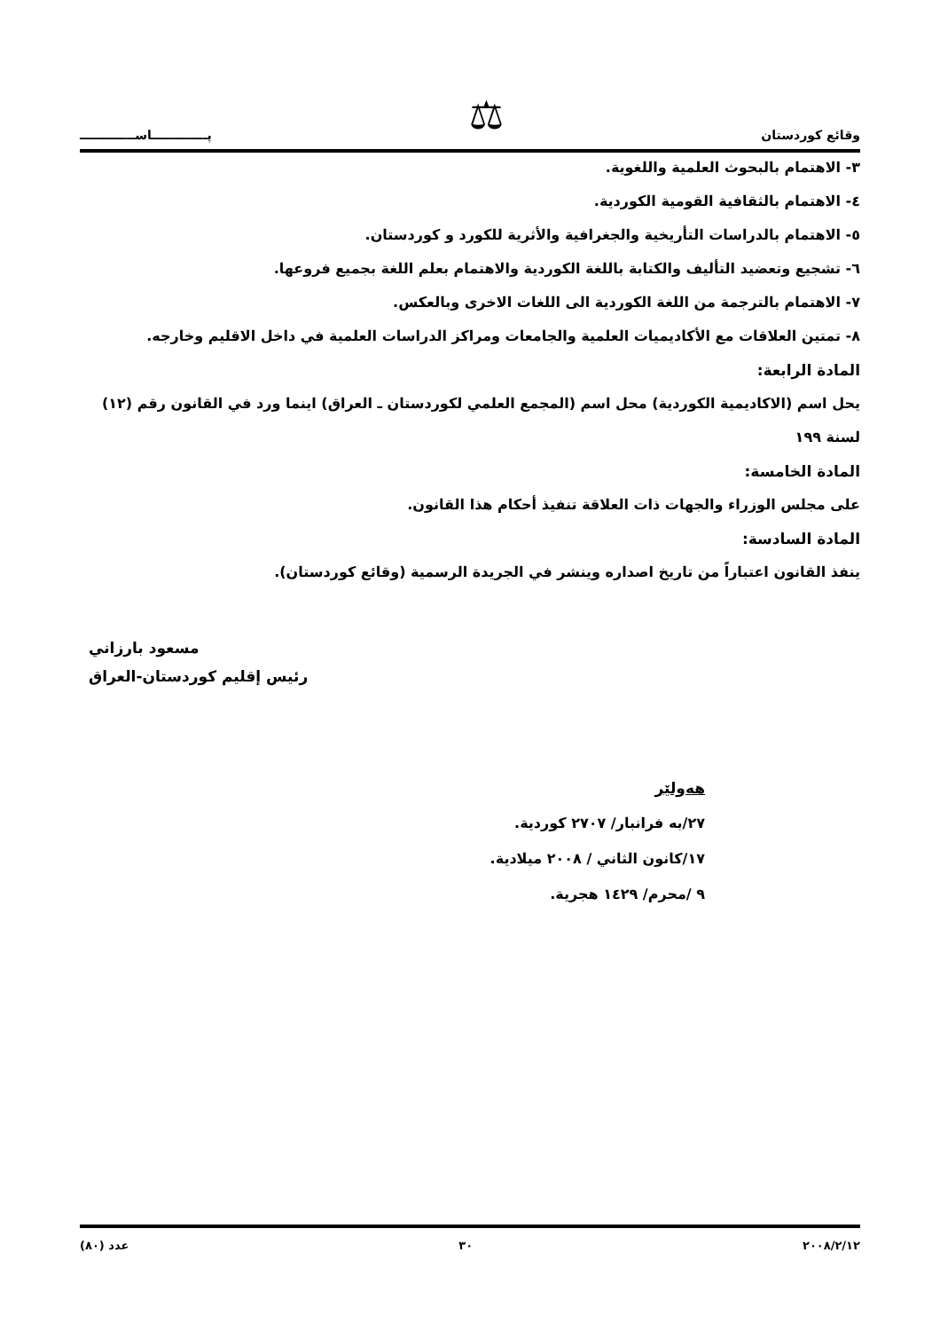وقائع كوردستان ⚖ پـــــــــــــاســـــــــــــ
٣- الاهتمام بالبحوث العلمية واللغوية.
٤- الاهتمام بالثقافية القومية الكوردية.
٥- الاهتمام بالدراسات التأريخية والجغرافية والأثرية للكورد و كوردستان.
٦- تشجيع وتعضيد التأليف والكتابة باللغة الكوردية والاهتمام بعلم اللغة بجميع فروعها.
٧- الاهتمام بالترجمة من اللغة الكوردية الى اللغات الاخرى وبالعكس.
٨- تمتين العلاقات مع الأكاديميات العلمية والجامعات ومراكز الدراسات العلمية في داخل الاقليم وخارجه.
المادة الرابعة:
يحل اسم (الاكاديمية الكوردية) محل اسم (المجمع العلمي لكوردستان ـ العراق) اينما ورد في القانون رقم (١٢) لسنة ١٩٩
المادة الخامسة:
على مجلس الوزراء والجهات ذات العلاقة تنفيذ أحكام هذا القانون.
المادة السادسة:
ينفذ القانون اعتباراً من تاريخ اصداره وينشر في الجريدة الرسمية (وقائع كوردستان).
مسعود بارزاني
رئيس إقليم كوردستان-العراق
هەولێر
٢٧/به فرانبار/ ٢٧٠٧ كوردية.
١٧/كانون الثاني / ٢٠٠٨ ميلادية.
٩ /محرم/ ١٤٢٩ هجرية.
٢٠٠٨/٢/١٢ ٣٠ عدد (٨٠)